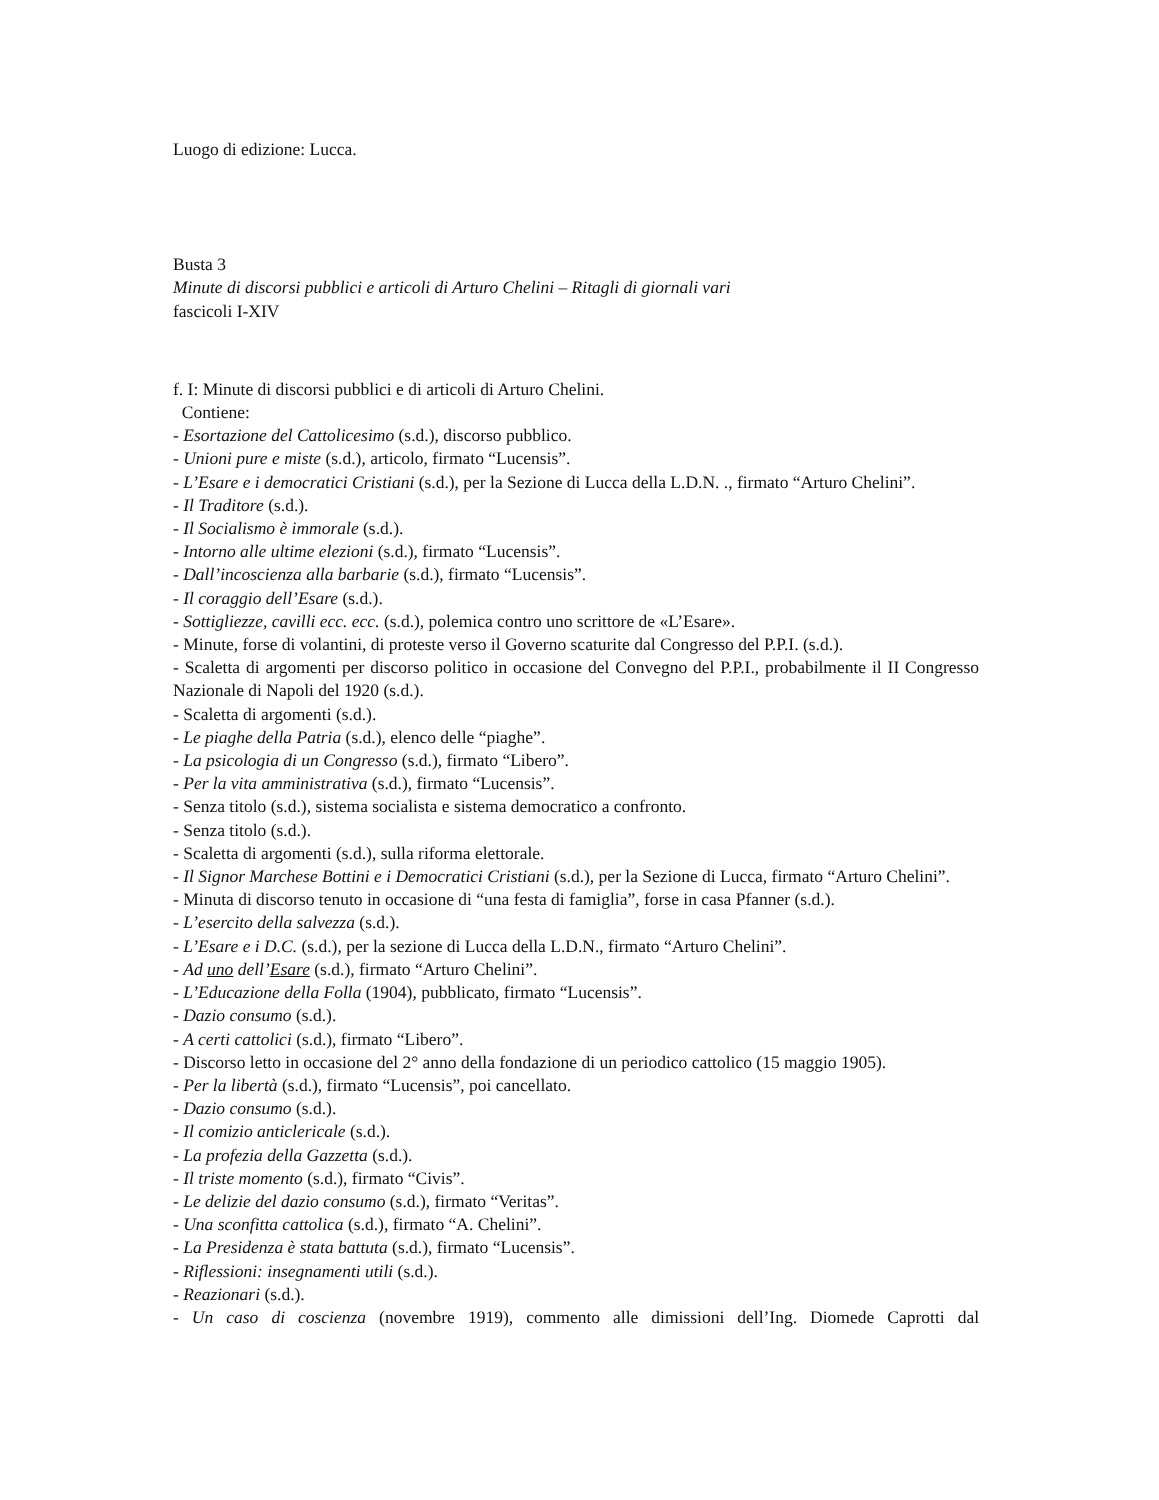Luogo di edizione: Lucca.
Busta 3
Minute di discorsi pubblici e articoli di Arturo Chelini – Ritagli di giornali vari
fascicoli I-XIV
f. I: Minute di discorsi pubblici e di articoli di Arturo Chelini.
Contiene:
- Esortazione del Cattolicesimo (s.d.), discorso pubblico.
- Unioni pure e miste (s.d.), articolo, firmato “Lucensis”.
- L’Esare e i democratici Cristiani (s.d.), per la Sezione di Lucca della L.D.N. ., firmato “Arturo Chelini”.
- Il Traditore (s.d.).
- Il Socialismo è immorale (s.d.).
- Intorno alle ultime elezioni (s.d.), firmato “Lucensis”.
- Dall’incoscienza alla barbarie (s.d.), firmato “Lucensis”.
- Il coraggio dell’Esare (s.d.).
- Sottigliezze, cavilli ecc. ecc. (s.d.), polemica contro uno scrittore de «L’Esare».
- Minute, forse di volantini, di proteste verso il Governo scaturite dal Congresso del P.P.I. (s.d.).
- Scaletta di argomenti per discorso politico in occasione del Convegno del P.P.I., probabilmente il II Congresso Nazionale di Napoli del 1920 (s.d.).
- Scaletta di argomenti (s.d.).
- Le piaghe della Patria (s.d.), elenco delle “piaghe”.
- La psicologia di un Congresso (s.d.), firmato “Libero”.
- Per la vita amministrativa (s.d.), firmato “Lucensis”.
- Senza titolo (s.d.), sistema socialista e sistema democratico a confronto.
- Senza titolo (s.d.).
- Scaletta di argomenti (s.d.), sulla riforma elettorale.
- Il Signor Marchese Bottini e i Democratici Cristiani (s.d.), per la Sezione di Lucca, firmato “Arturo Chelini”.
- Minuta di discorso tenuto in occasione di “una festa di famiglia”, forse in casa Pfanner (s.d.).
- L’esercito della salvezza (s.d.).
- L’Esare e i D.C. (s.d.), per la sezione di Lucca della L.D.N., firmato “Arturo Chelini”.
- Ad uno dell’Esare (s.d.), firmato “Arturo Chelini”.
- L’Educazione della Folla (1904), pubblicato, firmato “Lucensis”.
- Dazio consumo (s.d.).
- A certi cattolici (s.d.), firmato “Libero”.
- Discorso letto in occasione del 2° anno della fondazione di un periodico cattolico (15 maggio 1905).
- Per la libertà (s.d.), firmato “Lucensis”, poi cancellato.
- Dazio consumo (s.d.).
- Il comizio anticlericale (s.d.).
- La profezia della Gazzetta (s.d.).
- Il triste momento (s.d.), firmato “Civis”.
- Le delizie del dazio consumo (s.d.), firmato “Veritas”.
- Una sconfitta cattolica (s.d.), firmato “A. Chelini”.
- La Presidenza è stata battuta (s.d.), firmato “Lucensis”.
- Riflessioni: insegnamenti utili (s.d.).
- Reazionari (s.d.).
- Un caso di coscienza (novembre 1919), commento alle dimissioni dell’Ing. Diomede Caprotti dal